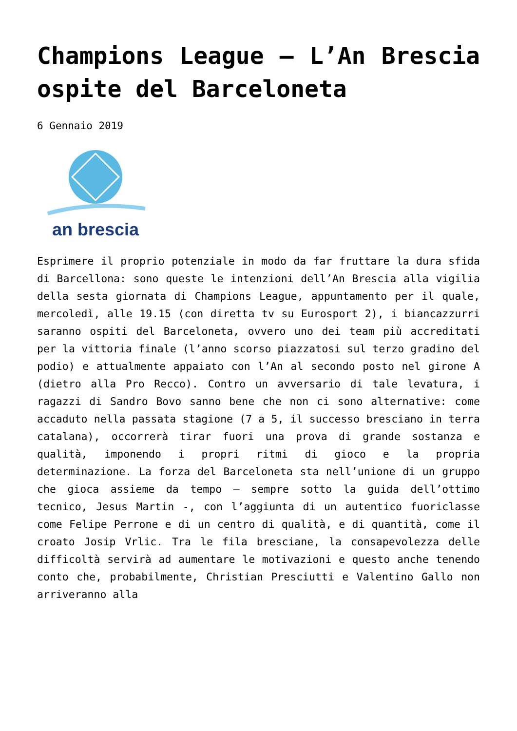Champions League – L’An Brescia ospite del Barceloneta
6 Gennaio 2019
an brescia
Esprimere il proprio potenziale in modo da far fruttare la dura sfida di Barcellona: sono queste le intenzioni dell’An Brescia alla vigilia della sesta giornata di Champions League, appuntamento per il quale, mercoledì, alle 19.15 (con diretta tv su Eurosport 2), i biancazzurri saranno ospiti del Barceloneta, ovvero uno dei team più accreditati per la vittoria finale (l’anno scorso piazzatosi sul terzo gradino del podio) e attualmente appaiato con l’An al secondo posto nel girone A (dietro alla Pro Recco). Contro un avversario di tale levatura, i ragazzi di Sandro Bovo sanno bene che non ci sono alternative: come accaduto nella passata stagione (7 a 5, il successo bresciano in terra catalana), occorrerà tirar fuori una prova di grande sostanza e qualità, imponendo i propri ritmi di gioco e la propria determinazione. La forza del Barceloneta sta nell’unione di un gruppo che gioca assieme da tempo – sempre sotto la guida dell’ottimo tecnico, Jesus Martin -, con l’aggiunta di un autentico fuoriclasse come Felipe Perrone e di un centro di qualità, e di quantità, come il croato Josip Vrlic. Tra le fila bresciane, la consapevolezza delle difficoltà servirà ad aumentare le motivazioni e questo anche tenendo conto che, probabilmente, Christian Presciutti e Valentino Gallo non arriveranno alla